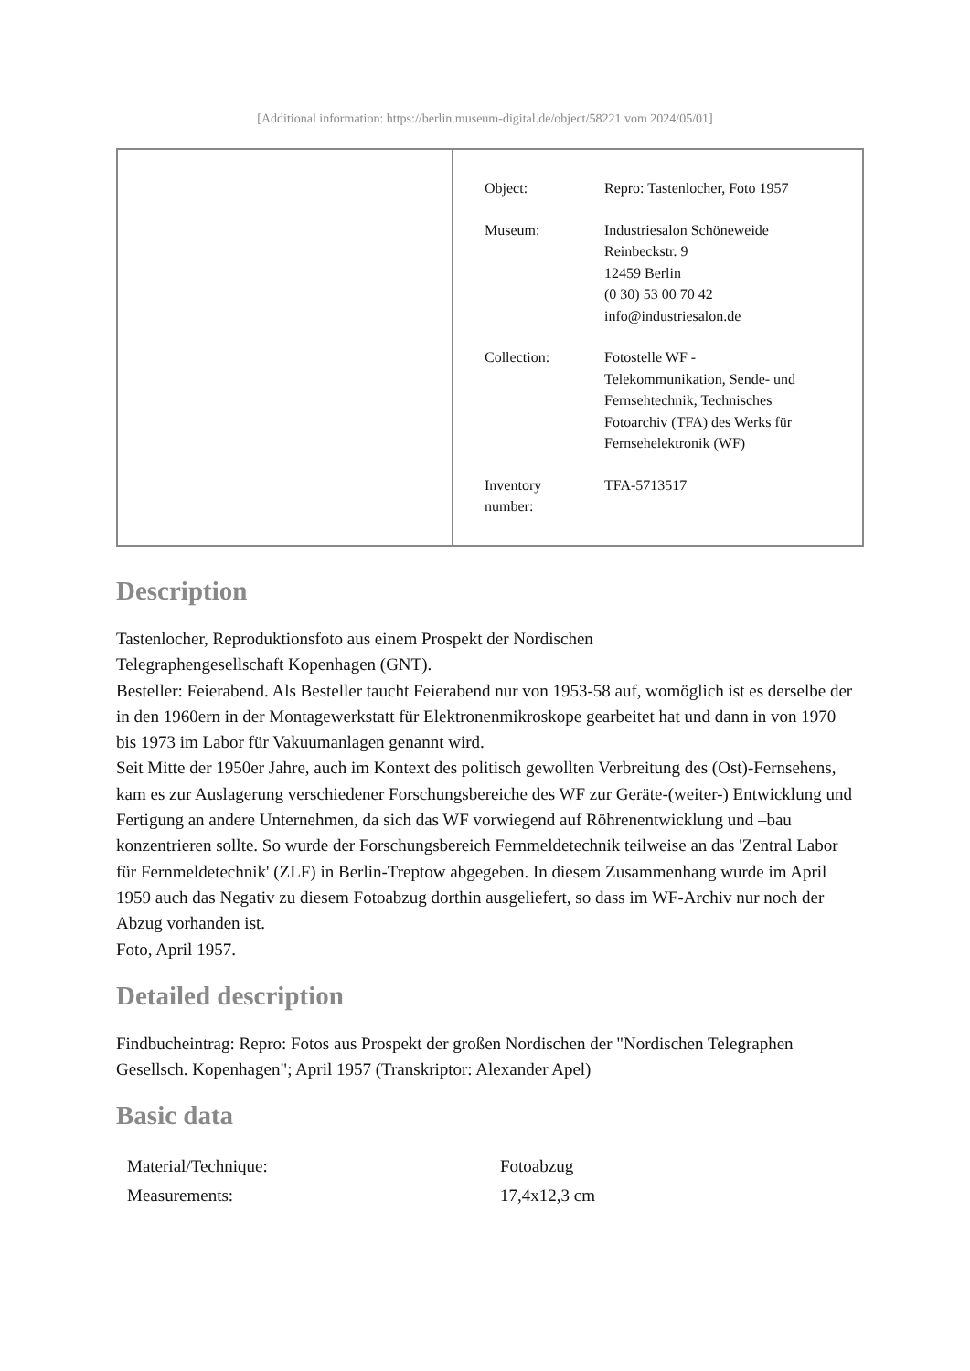[Additional information: https://berlin.museum-digital.de/object/58221 vom 2024/05/01]
| Object: | Repro: Tastenlocher, Foto 1957 |
| Museum: | Industriesalon Schöneweide Reinbeckstr. 9 12459 Berlin (0 30) 53 00 70 42 info@industriesalon.de |
| Collection: | Fotostelle WF - Telekommunikation, Sende- und Fernsehtechnik, Technisches Fotoarchiv (TFA) des Werks für Fernsehelektronik (WF) |
| Inventory number: | TFA-5713517 |
Description
Tastenlocher, Reproduktionsfoto aus einem Prospekt der Nordischen
Telegraphengesellschaft Kopenhagen (GNT).
Besteller: Feierabend. Als Besteller taucht Feierabend nur von 1953-58 auf, womöglich ist es derselbe der in den 1960ern in der Montagewerkstatt für Elektronenmikroskope gearbeitet hat und dann in von 1970 bis 1973 im Labor für Vakuumanlagen genannt wird.
Seit Mitte der 1950er Jahre, auch im Kontext des politisch gewollten Verbreitung des (Ost)-Fernsehens, kam es zur Auslagerung verschiedener Forschungsbereiche des WF zur Geräte-(weiter-) Entwicklung und Fertigung an andere Unternehmen, da sich das WF vorwiegend auf Röhrenentwicklung und –bau konzentrieren sollte. So wurde der Forschungsbereich Fernmeldetechnik teilweise an das 'Zentral Labor für Fernmeldetechnik' (ZLF) in Berlin-Treptow abgegeben. In diesem Zusammenhang wurde im April 1959 auch das Negativ zu diesem Fotoabzug dorthin ausgeliefert, so dass im WF-Archiv nur noch der Abzug vorhanden ist.
Foto, April 1957.
Detailed description
Findbucheintrag: Repro: Fotos aus Prospekt der großen Nordischen der "Nordischen Telegraphen Gesellsch. Kopenhagen"; April 1957 (Transkriptor: Alexander Apel)
Basic data
| Material/Technique: | Fotoabzug |
| Measurements: | 17,4x12,3 cm |